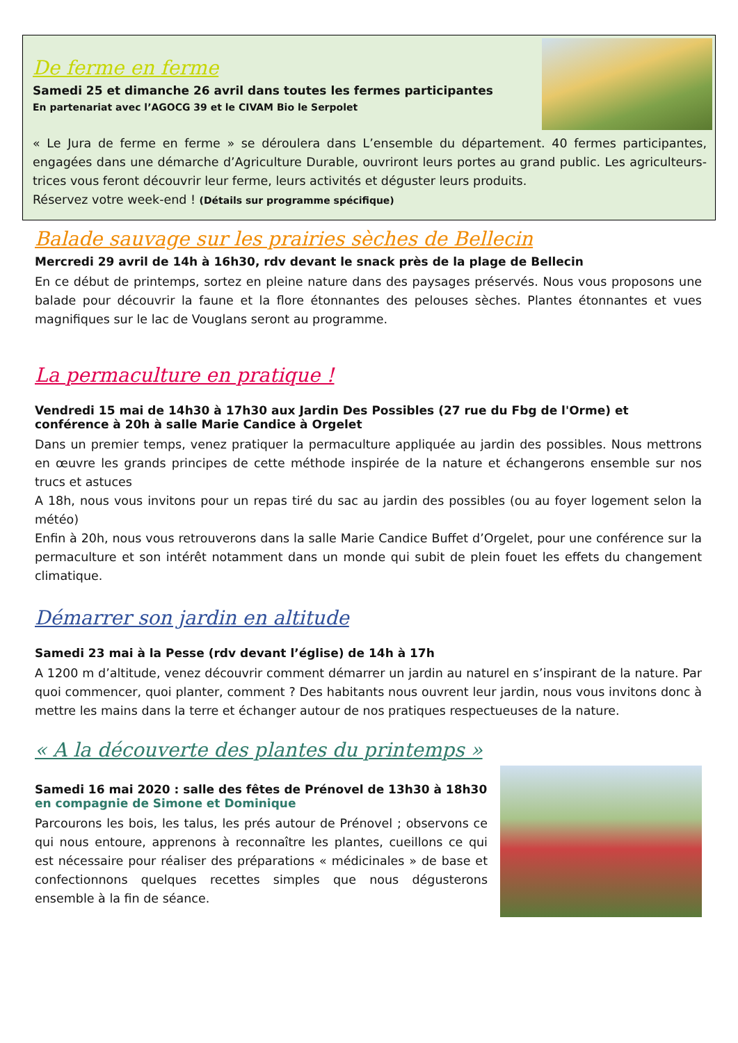De ferme en ferme
Samedi 25 et dimanche 26 avril dans toutes les fermes participantes
En partenariat avec l’AGOCG 39 et le CIVAM Bio le Serpolet
« Le Jura de ferme en ferme » se déroulera dans L’ensemble du département. 40 fermes participantes, engagées dans une démarche d’Agriculture Durable, ouvriront leurs portes au grand public. Les agriculteurs-trices vous feront découvrir leur ferme, leurs activités et déguster leurs produits.
Réservez votre week-end ! (Détails sur programme spécifique)
Balade sauvage sur les prairies sèches de Bellecin
Mercredi 29 avril de 14h à 16h30, rdv devant le snack près de la plage de Bellecin
En ce début de printemps, sortez en pleine nature dans des paysages préservés. Nous vous proposons une balade pour découvrir la faune et la flore étonnantes des pelouses sèches. Plantes étonnantes et vues magnifiques sur le lac de Vouglans seront au programme.
La permaculture en pratique !
Vendredi 15 mai de 14h30 à 17h30 aux Jardin Des Possibles (27 rue du Fbg de l'Orme) et conférence à 20h à salle Marie Candice à Orgelet
Dans un premier temps, venez pratiquer la permaculture appliquée au jardin des possibles. Nous mettrons en œuvre les grands principes de cette méthode inspirée de la nature et échangerons ensemble sur nos trucs et astuces
A 18h, nous vous invitons pour un repas tiré du sac au jardin des possibles (ou au foyer logement selon la météo)
Enfin à 20h, nous vous retrouverons dans la salle Marie Candice Buffet d’Orgelet, pour une conférence sur la permaculture et son intérêt notamment dans un monde qui subit de plein fouet les effets du changement climatique.
Démarrer son jardin en altitude
Samedi 23 mai à la Pesse (rdv devant l’église) de 14h à 17h
A 1200 m d’altitude, venez découvrir comment démarrer un jardin au naturel en s’inspirant de la nature. Par quoi commencer, quoi planter, comment ? Des habitants nous ouvrent leur jardin, nous vous invitons donc à mettre les mains dans la terre et échanger autour de nos pratiques respectueuses de la nature.
« A la découverte des plantes du printemps »
Samedi 16 mai 2020 : salle des fêtes de Prénovel de 13h30 à 18h30 en compagnie de Simone et Dominique
Parcourons les bois, les talus, les prés autour de Prénovel ; observons ce qui nous entoure, apprenons à reconnaître les plantes, cueillons ce qui est nécessaire pour réaliser des préparations « médicinales » de base et confectionnons quelques recettes simples que nous dégusterons ensemble à la fin de séance.